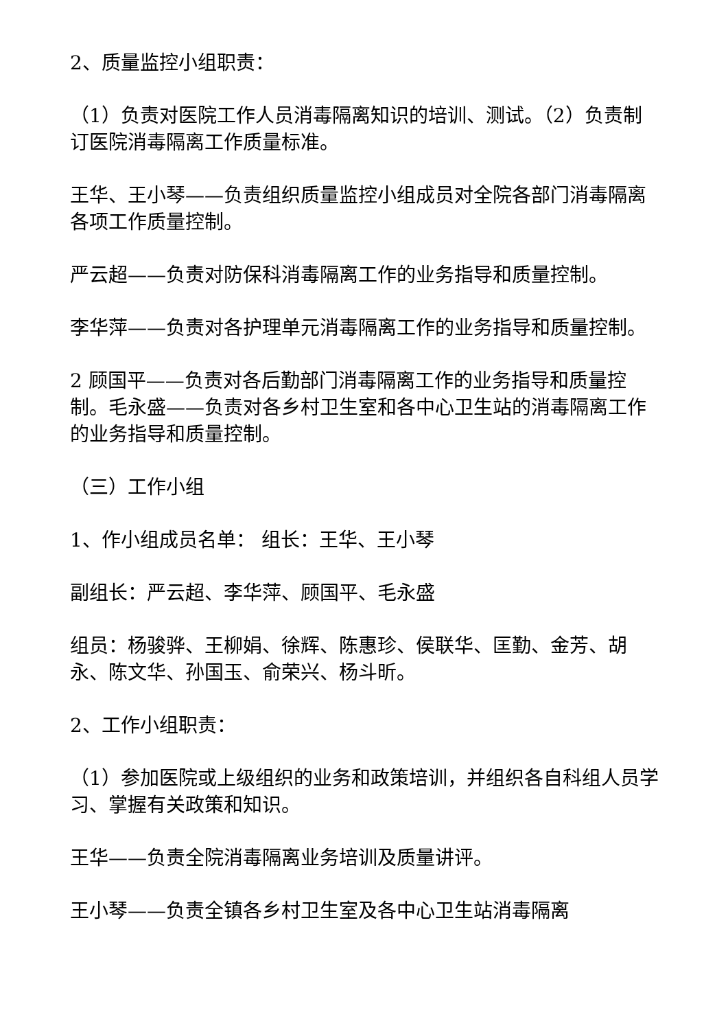2、质量监控小组职责：
（1）负责对医院工作人员消毒隔离知识的培训、测试。（2）负责制订医院消毒隔离工作质量标准。
王华、王小琴——负责组织质量监控小组成员对全院各部门消毒隔离各项工作质量控制。
严云超——负责对防保科消毒隔离工作的业务指导和质量控制。
李华萍——负责对各护理单元消毒隔离工作的业务指导和质量控制。
2 顾国平——负责对各后勤部门消毒隔离工作的业务指导和质量控制。毛永盛——负责对各乡村卫生室和各中心卫生站的消毒隔离工作的业务指导和质量控制。
（三）工作小组
1、作小组成员名单： 组长：王华、王小琴
副组长：严云超、李华萍、顾国平、毛永盛
组员：杨骏骅、王柳娟、徐辉、陈惠珍、侯联华、匡勤、金芳、胡永、陈文华、孙国玉、俞荣兴、杨斗昕。
2、工作小组职责：
（1）参加医院或上级组织的业务和政策培训，并组织各自科组人员学习、掌握有关政策和知识。
王华——负责全院消毒隔离业务培训及质量讲评。
王小琴——负责全镇各乡村卫生室及各中心卫生站消毒隔离